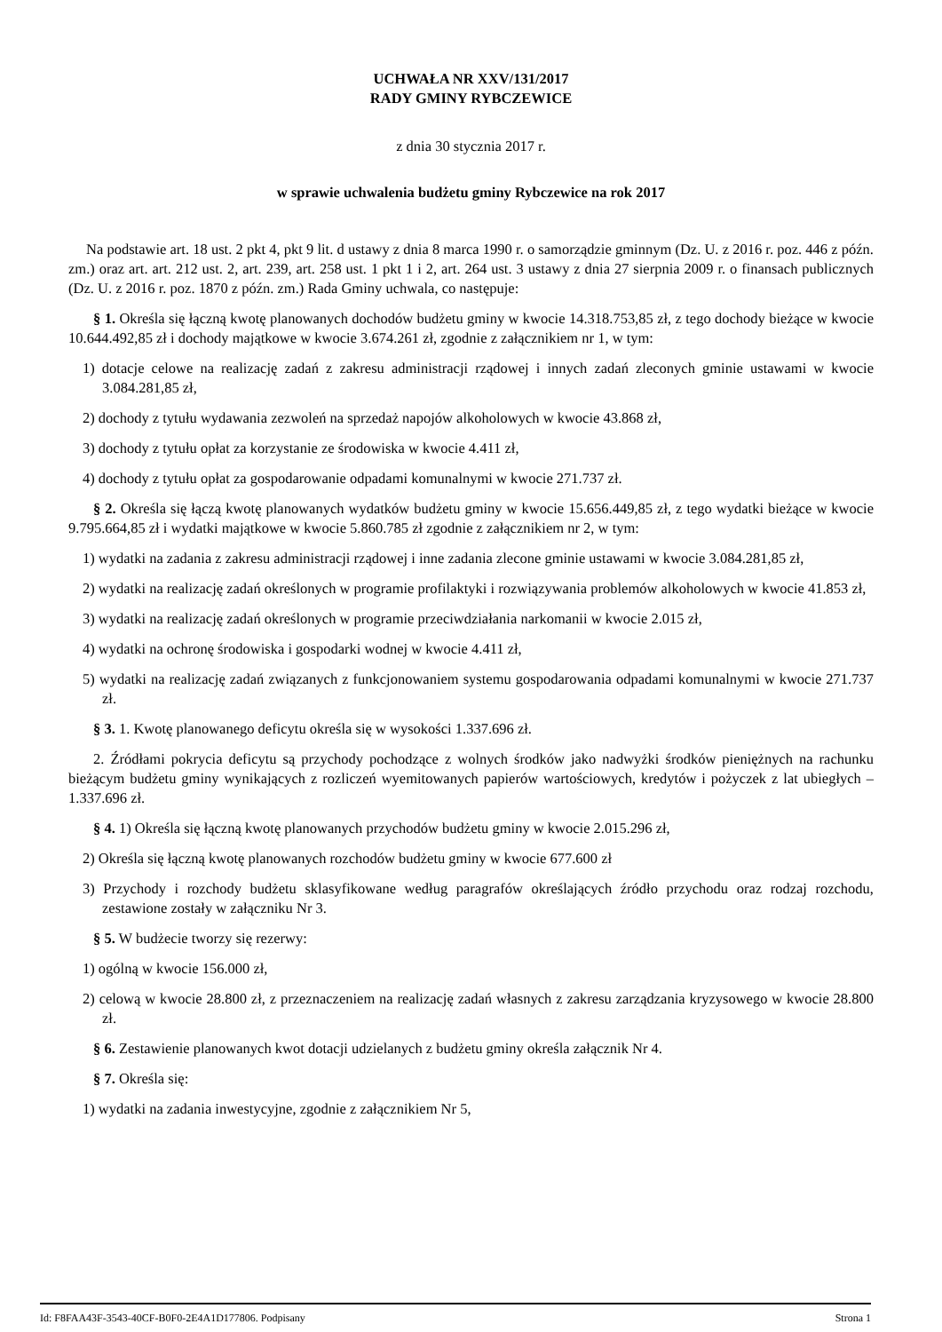UCHWAŁA NR XXV/131/2017
RADY GMINY RYBCZEWICE
z dnia 30 stycznia 2017 r.
w sprawie uchwalenia budżetu gminy Rybczewice na rok 2017
Na podstawie art. 18 ust. 2 pkt 4, pkt 9 lit. d ustawy z dnia 8 marca 1990 r. o samorządzie gminnym (Dz. U. z 2016 r. poz. 446 z późn. zm.) oraz art. art. 212 ust. 2, art. 239, art. 258 ust. 1 pkt 1 i 2, art. 264 ust. 3 ustawy z dnia 27 sierpnia 2009 r. o finansach publicznych (Dz. U. z 2016 r. poz. 1870 z późn. zm.) Rada Gminy uchwala, co następuje:
§ 1. Określa się łączną kwotę planowanych dochodów budżetu gminy w kwocie 14.318.753,85 zł, z tego dochody bieżące w kwocie 10.644.492,85 zł i dochody majątkowe w kwocie 3.674.261 zł, zgodnie z załącznikiem nr 1, w tym:
1) dotacje celowe na realizację zadań z zakresu administracji rządowej i innych zadań zleconych gminie ustawami w kwocie 3.084.281,85 zł,
2) dochody z tytułu wydawania zezwoleń na sprzedaż napojów alkoholowych w kwocie 43.868 zł,
3) dochody z tytułu opłat za korzystanie ze środowiska w kwocie 4.411 zł,
4) dochody z tytułu opłat za gospodarowanie odpadami komunalnymi w kwocie 271.737 zł.
§ 2. Określa się łączą kwotę planowanych wydatków budżetu gminy w kwocie 15.656.449,85 zł, z tego wydatki bieżące w kwocie 9.795.664,85 zł i wydatki majątkowe w kwocie 5.860.785 zł zgodnie z załącznikiem nr 2, w tym:
1) wydatki na zadania z zakresu administracji rządowej i inne zadania zlecone gminie ustawami w kwocie 3.084.281,85 zł,
2) wydatki na realizację zadań określonych w programie profilaktyki i rozwiązywania problemów alkoholowych w kwocie 41.853 zł,
3) wydatki na realizację zadań określonych w programie przeciwdziałania narkomanii w kwocie 2.015 zł,
4) wydatki na ochronę środowiska i gospodarki wodnej w kwocie 4.411 zł,
5) wydatki na realizację zadań związanych z funkcjonowaniem systemu gospodarowania odpadami komunalnymi w kwocie 271.737 zł.
§ 3. 1. Kwotę planowanego deficytu określa się w wysokości 1.337.696 zł.
2. Źródłami pokrycia deficytu są przychody pochodzące z wolnych środków jako nadwyżki środków pieniężnych na rachunku bieżącym budżetu gminy wynikających z rozliczeń wyemitowanych papierów wartościowych, kredytów i pożyczek z lat ubiegłych – 1.337.696 zł.
§ 4. 1) Określa się łączną kwotę planowanych przychodów budżetu gminy w kwocie 2.015.296 zł,
2) Określa się łączną kwotę planowanych rozchodów budżetu gminy w kwocie 677.600 zł
3) Przychody i rozchody budżetu sklasyfikowane według paragrafów określających źródło przychodu oraz rodzaj rozchodu, zestawione zostały w załączniku Nr 3.
§ 5. W budżecie tworzy się rezerwy:
1) ogólną w kwocie 156.000 zł,
2) celową w kwocie 28.800 zł, z przeznaczeniem na realizację zadań własnych z zakresu zarządzania kryzysowego w kwocie 28.800 zł.
§ 6. Zestawienie planowanych kwot dotacji udzielanych z budżetu gminy określa załącznik Nr 4.
§ 7. Określa się:
1) wydatki na zadania inwestycyjne, zgodnie z załącznikiem Nr 5,
Id: F8FAA43F-3543-40CF-B0F0-2E4A1D177806. Podpisany Strona 1